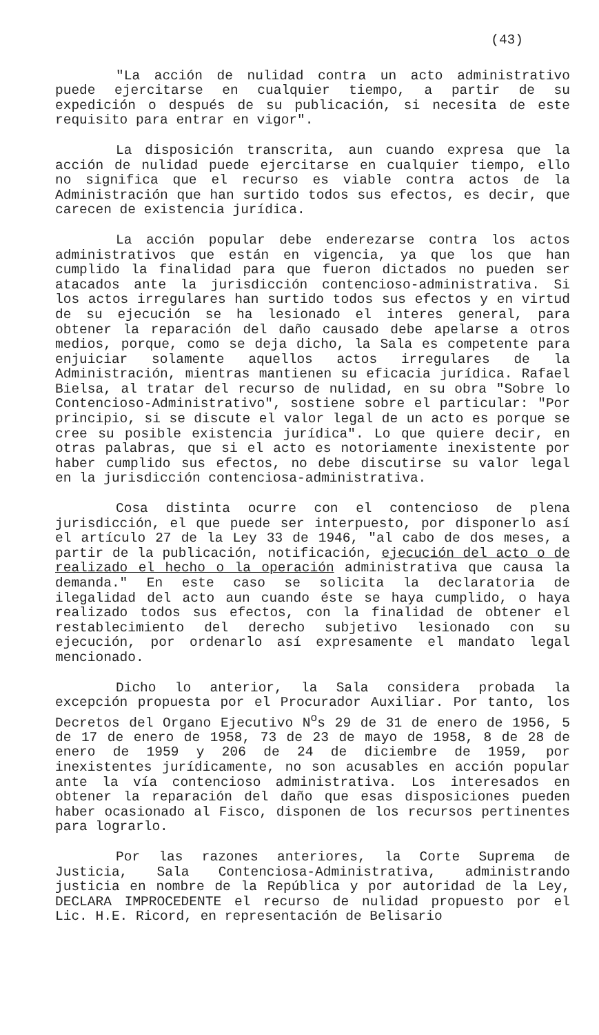(43)
"La acción de nulidad contra un acto administrativo puede ejercitarse en cualquier tiempo, a partir de su expedición o después de su publicación, si necesita de este requisito para entrar en vigor".
La disposición transcrita, aun cuando expresa que la acción de nulidad puede ejercitarse en cualquier tiempo, ello no significa que el recurso es viable contra actos de la Administración que han surtido todos sus efectos, es decir, que carecen de existencia jurídica.
La acción popular debe enderezarse contra los actos administrativos que están en vigencia, ya que los que han cumplido la finalidad para que fueron dictados no pueden ser atacados ante la jurisdicción contencioso-administrativa. Si los actos irregulares han surtido todos sus efectos y en virtud de su ejecución se ha lesionado el interes general, para obtener la reparación del daño causado debe apelarse a otros medios, porque, como se deja dicho, la Sala es competente para enjuiciar solamente aquellos actos irregulares de la Administración, mientras mantienen su eficacia jurídica. Rafael Bielsa, al tratar del recurso de nulidad, en su obra "Sobre lo Contencioso-Administrativo", sostiene sobre el particular: "Por principio, si se discute el valor legal de un acto es porque se cree su posible existencia jurídica". Lo que quiere decir, en otras palabras, que si el acto es notoriamente inexistente por haber cumplido sus efectos, no debe discutirse su valor legal en la jurisdicción contenciosa-administrativa.
Cosa distinta ocurre con el contencioso de plena jurisdicción, el que puede ser interpuesto, por disponerlo así el artículo 27 de la Ley 33 de 1946, "al cabo de dos meses, a partir de la publicación, notificación, ejecución del acto o de realizado el hecho o la operación administrativa que causa la demanda." En este caso se solicita la declaratoria de ilegalidad del acto aun cuando éste se haya cumplido, o haya realizado todos sus efectos, con la finalidad de obtener el restablecimiento del derecho subjetivo lesionado con su ejecución, por ordenarlo así expresamente el mandato legal mencionado.
Dicho lo anterior, la Sala considera probada la excepción propuesta por el Procurador Auxiliar. Por tanto, los Decretos del Organo Ejecutivo N<sup>o</sup>s 29 de 31 de enero de 1956, 5 de 17 de enero de 1958, 73 de 23 de mayo de 1958, 8 de 28 de enero de 1959 y 206 de 24 de diciembre de 1959, por inexistentes jurídicamente, no son acusables en acción popular ante la vía contencioso administrativa. Los interesados en obtener la reparación del daño que esas disposiciones pueden haber ocasionado al Fisco, disponen de los recursos pertinentes para lograrlo.
Por las razones anteriores, la Corte Suprema de Justicia, Sala Contenciosa-Administrativa, administrando justicia en nombre de la República y por autoridad de la Ley, DECLARA IMPROCEDENTE el recurso de nulidad propuesto por el Lic. H.E. Ricord, en representación de Belisario